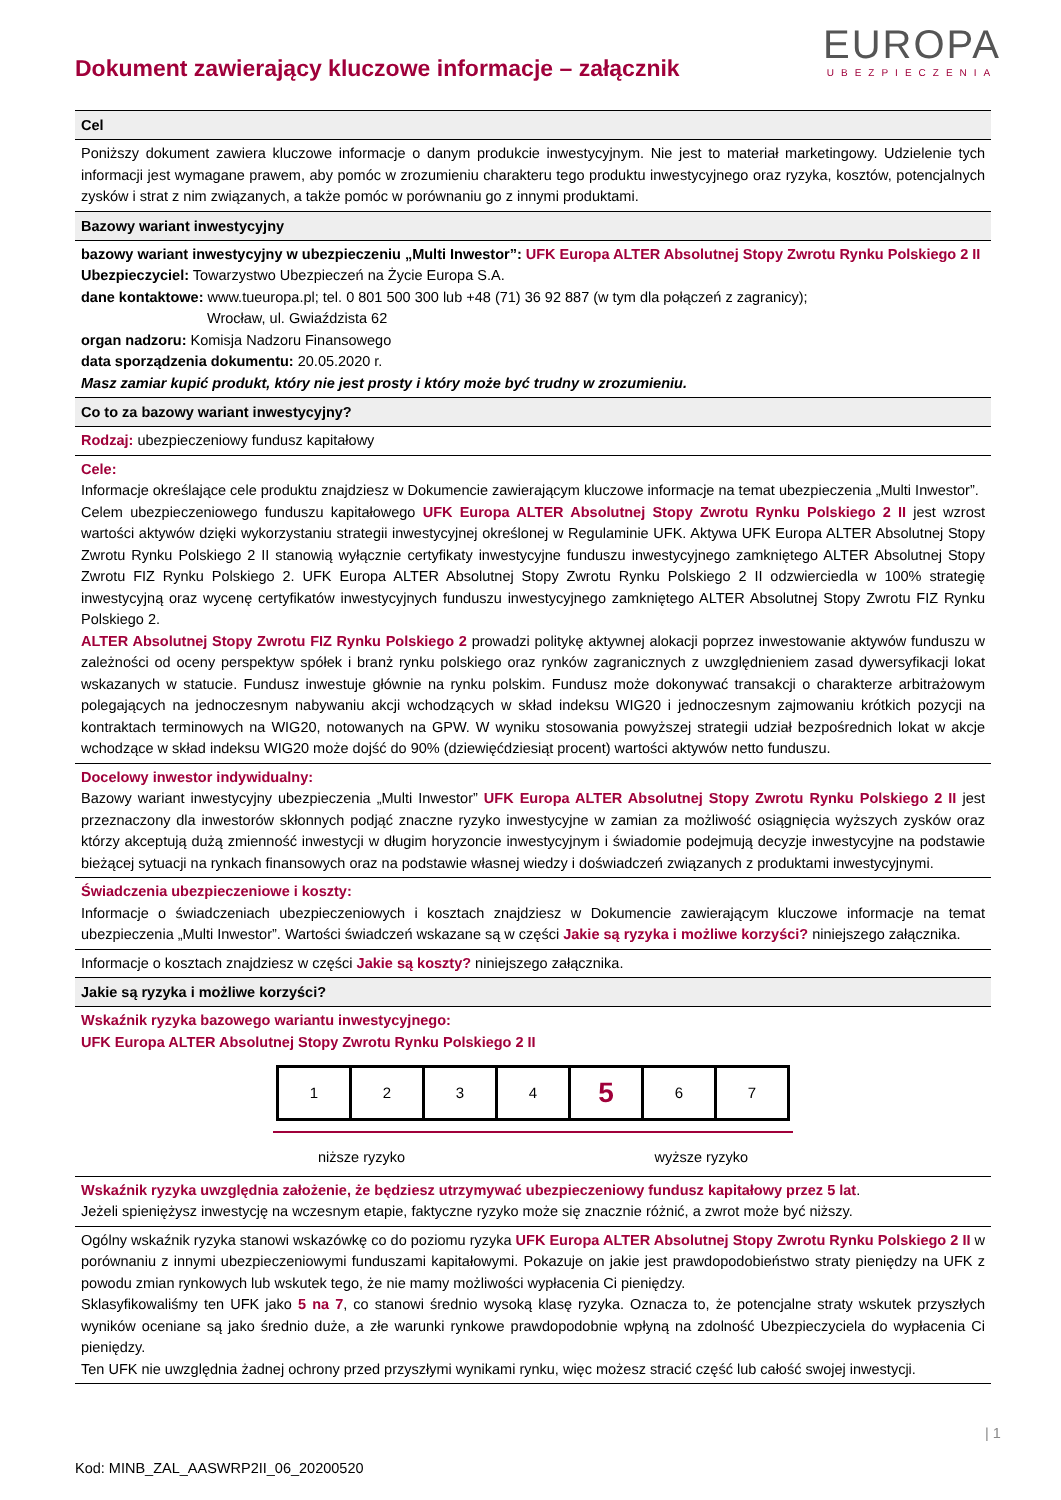Dokument zawierający kluczowe informacje – załącznik
EUROPA
UBEZPIECZENIA
Cel
Poniższy dokument zawiera kluczowe informacje o danym produkcie inwestycyjnym. Nie jest to materiał marketingowy. Udzielenie tych informacji jest wymagane prawem, aby pomóc w zrozumieniu charakteru tego produktu inwestycyjnego oraz ryzyka, kosztów, potencjalnych zysków i strat z nim związanych, a także pomóc w porównaniu go z innymi produktami.
Bazowy wariant inwestycyjny
bazowy wariant inwestycyjny w ubezpieczeniu „Multi Inwestor”: UFK Europa ALTER Absolutnej Stopy Zwrotu Rynku Polskiego 2 II
Ubezpieczyciel: Towarzystwo Ubezpieczeń na Życie Europa S.A.
dane kontaktowe: www.tueuropa.pl; tel. 0 801 500 300 lub +48 (71) 36 92 887 (w tym dla połączeń z zagranicy);
Wrocław, ul. Gwiaździsta 62
organ nadzoru: Komisja Nadzoru Finansowego
data sporządzenia dokumentu: 20.05.2020 r.
Masz zamiar kupić produkt, który nie jest prosty i który może być trudny w zrozumieniu.
Co to za bazowy wariant inwestycyjny?
Rodzaj: ubezpieczeniowy fundusz kapitałowy
Cele:
Informacje określające cele produktu znajdziesz w Dokumencie zawierającym kluczowe informacje na temat ubezpieczenia „Multi Inwestor”.
Celem ubezpieczeniowego funduszu kapitałowego UFK Europa ALTER Absolutnej Stopy Zwrotu Rynku Polskiego 2 II jest wzrost wartości aktywów dzięki wykorzystaniu strategii inwestycyjnej określonej w Regulaminie UFK. Aktywa UFK Europa ALTER Absolutnej Stopy Zwrotu Rynku Polskiego 2 II stanowią wyłącznie certyfikaty inwestycyjne funduszu inwestycyjnego zamkniętego ALTER Absolutnej Stopy Zwrotu FIZ Rynku Polskiego 2. UFK Europa ALTER Absolutnej Stopy Zwrotu Rynku Polskiego 2 II odzwierciedla w 100% strategię inwestycyjną oraz wycenę certyfikatów inwestycyjnych funduszu inwestycyjnego zamkniętego ALTER Absolutnej Stopy Zwrotu FIZ Rynku Polskiego 2.
ALTER Absolutnej Stopy Zwrotu FIZ Rynku Polskiego 2 prowadzi politykę aktywnej alokacji poprzez inwestowanie aktywów funduszu w zależności od oceny perspektyw spółek i branż rynku polskiego oraz rynków zagranicznych z uwzględnieniem zasad dywersyfikacji lokat wskazanych w statucie. Fundusz inwestuje głównie na rynku polskim. Fundusz może dokonywać transakcji o charakterze arbitrażowym polegających na jednoczesnym nabywaniu akcji wchodzących w skład indeksu WIG20 i jednoczesnym zajmowaniu krótkich pozycji na kontraktach terminowych na WIG20, notowanych na GPW. W wyniku stosowania powyższej strategii udział bezpośrednich lokat w akcje wchodzące w skład indeksu WIG20 może dojść do 90% (dziewięćdziesiąt procent) wartości aktywów netto funduszu.
Docelowy inwestor indywidualny:
Bazowy wariant inwestycyjny ubezpieczenia „Multi Inwestor” UFK Europa ALTER Absolutnej Stopy Zwrotu Rynku Polskiego 2 II jest przeznaczony dla inwestorów skłonnych podjąć znaczne ryzyko inwestycyjne w zamian za możliwość osiągnięcia wyższych zysków oraz którzy akceptują dużą zmienność inwestycji w długim horyzoncie inwestycyjnym i świadomie podejmują decyzje inwestycyjne na podstawie bieżącej sytuacji na rynkach finansowych oraz na podstawie własnej wiedzy i doświadczeń związanych z produktami inwestycyjnymi.
Świadczenia ubezpieczeniowe i koszty:
Informacje o świadczeniach ubezpieczeniowych i kosztach znajdziesz w Dokumencie zawierającym kluczowe informacje na temat ubezpieczenia „Multi Inwestor”. Wartości świadczeń wskazane są w części Jakie są ryzyka i możliwe korzyści? niniejszego załącznika.
Informacje o kosztach znajdziesz w części Jakie są koszty? niniejszego załącznika.
Jakie są ryzyka i możliwe korzyści?
Wskaźnik ryzyka bazowego wariantu inwestycyjnego:
UFK Europa ALTER Absolutnej Stopy Zwrotu Rynku Polskiego 2 II
| 1 | 2 | 3 | 4 | 5 | 6 | 7 |
niższe ryzyko wyższe ryzyko
Wskaźnik ryzyka uwzględnia założenie, że będziesz utrzymywać ubezpieczeniowy fundusz kapitałowy przez 5 lat.
Jeżeli spieniężysz inwestycję na wczesnym etapie, faktyczne ryzyko może się znacznie różnić, a zwrot może być niższy.
Ogólny wskaźnik ryzyka stanowi wskazówkę co do poziomu ryzyka UFK Europa ALTER Absolutnej Stopy Zwrotu Rynku Polskiego 2 II w porównaniu z innymi ubezpieczeniowymi funduszami kapitałowymi. Pokazuje on jakie jest prawdopodobieństwo straty pieniędzy na UFK z powodu zmian rynkowych lub wskutek tego, że nie mamy możliwości wypłacenia Ci pieniędzy.
Sklasyfikowaliśmy ten UFK jako 5 na 7, co stanowi średnio wysoką klasę ryzyka. Oznacza to, że potencjalne straty wskutek przyszłych wyników oceniane są jako średnio duże, a złe warunki rynkowe prawdopodobnie wpłyną na zdolność Ubezpieczyciela do wypłacenia Ci pieniędzy.
Ten UFK nie uwzględnia żadnej ochrony przed przyszłymi wynikami rynku, więc możesz stracić część lub całość swojej inwestycji.
| 1
Kod: MINB_ZAL_AASWRP2II_06_20200520